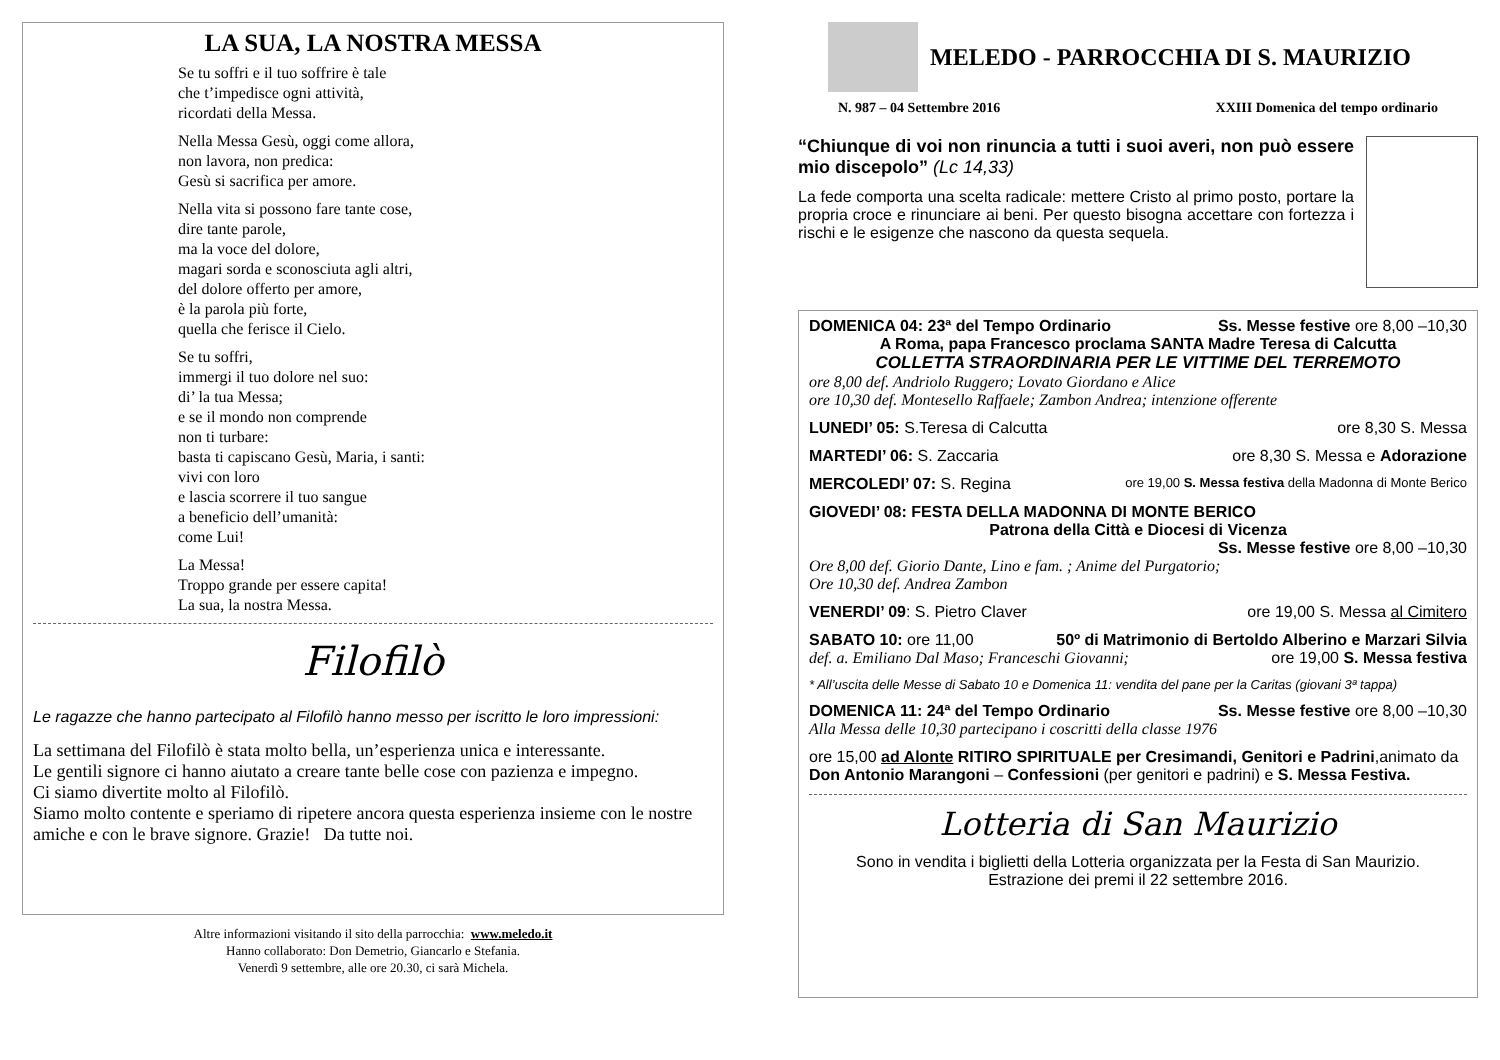LA SUA, LA NOSTRA MESSA
Se tu soffri e il tuo soffrire è tale
che t’impedisce ogni attività,
ricordati della Messa.
Nella Messa Gesù, oggi come allora,
non lavora, non predica:
Gesù si sacrifica per amore.
Nella vita si possono fare tante cose,
dire tante parole,
ma la voce del dolore,
magari sorda e sconosciuta agli altri,
del dolore offerto per amore,
è la parola più forte,
quella che ferisce il Cielo.
Se tu soffri,
immergi il tuo dolore nel suo:
di’ la tua Messa;
e se il mondo non comprende
non ti turbare:
basta ti capiscano Gesù, Maria, i santi:
vivi con loro
e lascia scorrere il tuo sangue
a beneficio dell’umanità:
come Lui!
La Messa!
Troppo grande per essere capita!
La sua, la nostra Messa.
Filofilò
Le ragazze che hanno partecipato al Filofilò hanno messo per iscritto le loro impressioni:
La settimana del Filofilò è stata molto bella, un’esperienza unica e interessante.
Le gentili signore ci hanno aiutato a creare tante belle cose con pazienza e impegno.
Ci siamo divertite molto al Filofilò.
Siamo molto contente e speriamo di ripetere ancora questa esperienza insieme con le nostre amiche e con le brave signore. Grazie! Da tutte noi.
Altre informazioni visitando il sito della parrocchia: www.meledo.it
Hanno collaborato: Don Demetrio, Giancarlo e Stefania.
Venerdì 9 settembre, alle ore 20.30, ci sarà Michela.
MELEDO - PARROCCHIA DI S. MAURIZIO
N. 987 – 04 Settembre 2016 XXIII Domenica del tempo ordinario
“Chiunque di voi non rinuncia a tutti i suoi averi, non può essere mio discepolo” (Lc 14,33)
La fede comporta una scelta radicale: mettere Cristo al primo posto, portare la propria croce e rinunciare ai beni. Per questo bisogna accettare con fortezza i rischi e le esigenze che nascono da questa sequela.
DOMENICA 04: 23ª del Tempo Ordinario Ss. Messe festive ore 8,00 –10,30
A Roma, papa Francesco proclama SANTA Madre Teresa di Calcutta
COLLETTA STRAORDINARIA PER LE VITTIME DEL TERREMOTO
ore 8,00 def. Andriolo Ruggero; Lovato Giordano e Alice
ore 10,30 def. Montesello Raffaele; Zambon Andrea; intenzione offerente
LUNEDI’ 05: S.Teresa di Calcutta ore 8,30 S. Messa
MARTEDI’ 06: S. Zaccaria ore 8,30 S. Messa e Adorazione
MERCOLEDI’ 07: S. Regina ore 19,00 S. Messa festiva della Madonna di Monte Berico
GIOVEDI’ 08: FESTA DELLA MADONNA DI MONTE BERICO
Patrona della Città e Diocesi di Vicenza
Ss. Messe festive ore 8,00 –10,30
Ore 8,00 def. Giorio Dante, Lino e fam. ; Anime del Purgatorio;
Ore 10,30 def. Andrea Zambon
VENERDI’ 09: S. Pietro Claver ore 19,00 S. Messa al Cimitero
SABATO 10: ore 11,00 50º di Matrimonio di Bertoldo Alberino e Marzari Silvia
def. a. Emiliano Dal Maso; Franceschi Giovanni; ore 19,00 S. Messa festiva
* All’uscita delle Messe di Sabato 10 e Domenica 11: vendita del pane per la Caritas (giovani 3ª tappa)
DOMENICA 11: 24ª del Tempo Ordinario Ss. Messe festive ore 8,00 –10,30
Alla Messa delle 10,30 partecipano i coscritti della classe 1976
ore 15,00 ad Alonte RITIRO SPIRITUALE per Cresimandi, Genitori e Padrini,animato da Don Antonio Marangoni – Confessioni (per genitori e padrini) e S. Messa Festiva.
Lotteria di San Maurizio
Sono in vendita i biglietti della Lotteria organizzata per la Festa di San Maurizio.
Estrazione dei premi il 22 settembre 2016.